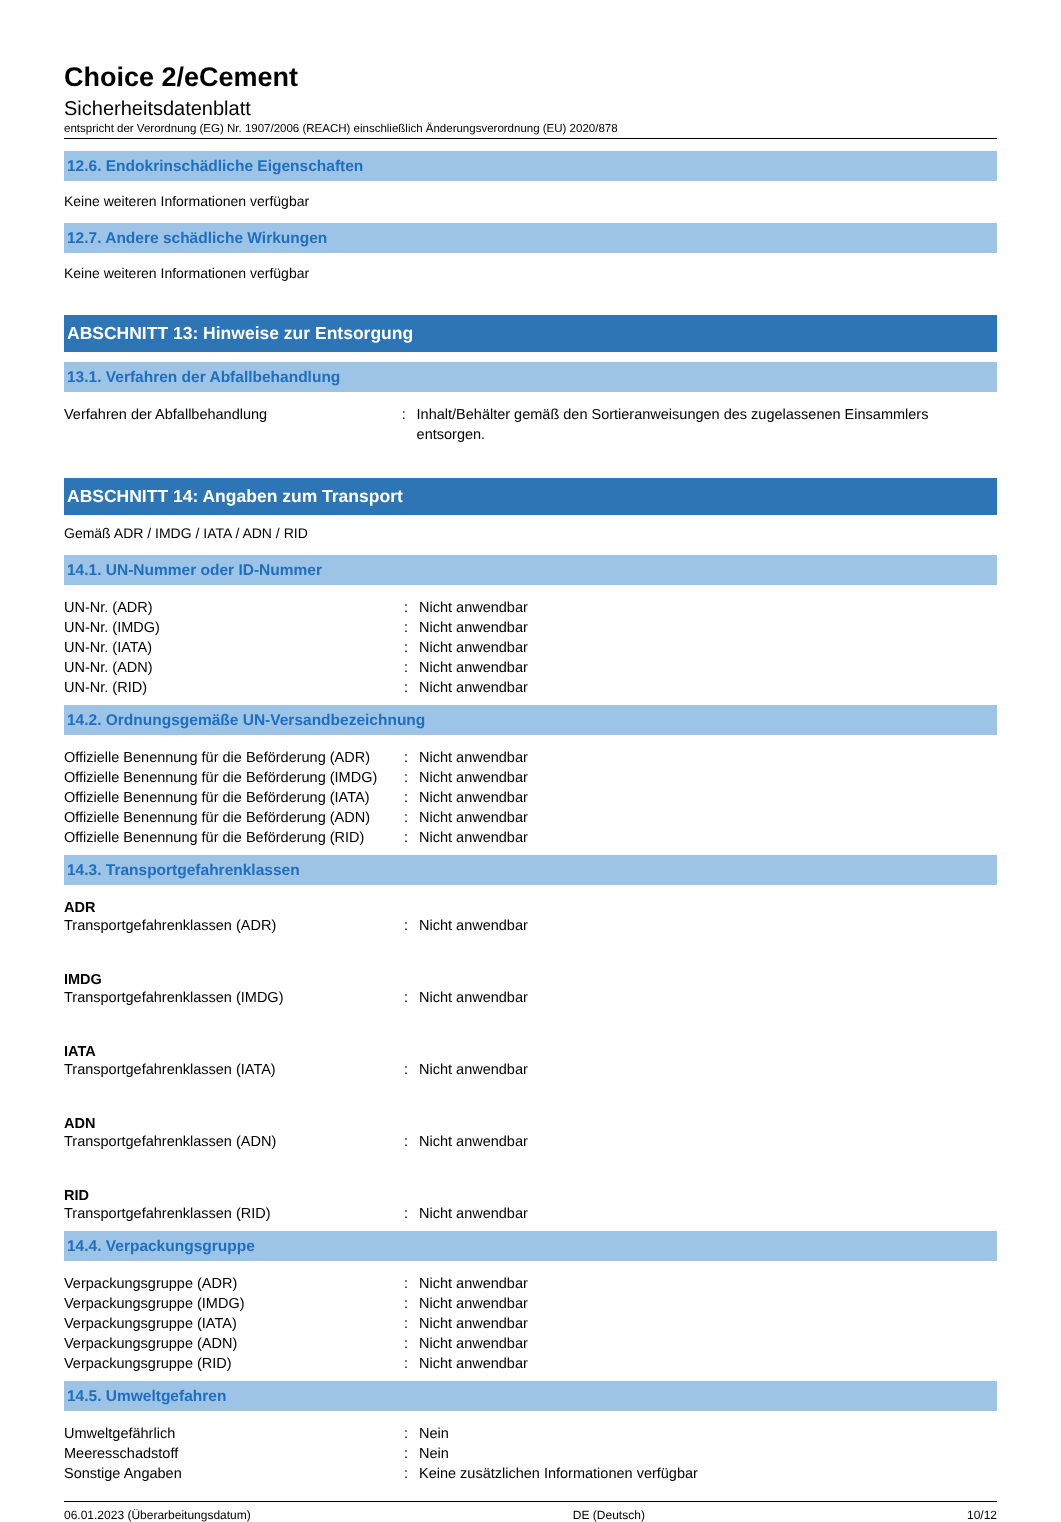Choice 2/eCement
Sicherheitsdatenblatt
entspricht der Verordnung (EG) Nr. 1907/2006 (REACH) einschließlich Änderungsverordnung (EU) 2020/878
12.6. Endokrinschädliche Eigenschaften
Keine weiteren Informationen verfügbar
12.7. Andere schädliche Wirkungen
Keine weiteren Informationen verfügbar
ABSCHNITT 13: Hinweise zur Entsorgung
13.1. Verfahren der Abfallbehandlung
Verfahren der Abfallbehandlung: Inhalt/Behälter gemäß den Sortieranweisungen des zugelassenen Einsammlers entsorgen.
ABSCHNITT 14: Angaben zum Transport
Gemäß ADR / IMDG / IATA / ADN / RID
14.1. UN-Nummer oder ID-Nummer
UN-Nr. (ADR): Nicht anwendbar
UN-Nr. (IMDG): Nicht anwendbar
UN-Nr. (IATA): Nicht anwendbar
UN-Nr. (ADN): Nicht anwendbar
UN-Nr. (RID): Nicht anwendbar
14.2. Ordnungsgemäße UN-Versandbezeichnung
Offizielle Benennung für die Beförderung (ADR): Nicht anwendbar
Offizielle Benennung für die Beförderung (IMDG): Nicht anwendbar
Offizielle Benennung für die Beförderung (IATA): Nicht anwendbar
Offizielle Benennung für die Beförderung (ADN): Nicht anwendbar
Offizielle Benennung für die Beförderung (RID): Nicht anwendbar
14.3. Transportgefahrenklassen
ADR
Transportgefahrenklassen (ADR): Nicht anwendbar
IMDG
Transportgefahrenklassen (IMDG): Nicht anwendbar
IATA
Transportgefahrenklassen (IATA): Nicht anwendbar
ADN
Transportgefahrenklassen (ADN): Nicht anwendbar
RID
Transportgefahrenklassen (RID): Nicht anwendbar
14.4. Verpackungsgruppe
Verpackungsgruppe (ADR): Nicht anwendbar
Verpackungsgruppe (IMDG): Nicht anwendbar
Verpackungsgruppe (IATA): Nicht anwendbar
Verpackungsgruppe (ADN): Nicht anwendbar
Verpackungsgruppe (RID): Nicht anwendbar
14.5. Umweltgefahren
Umweltgefährlich: Nein
Meeresschadstoff: Nein
Sonstige Angaben: Keine zusätzlichen Informationen verfügbar
06.01.2023 (Überarbeitungsdatum) DE (Deutsch) 10/12